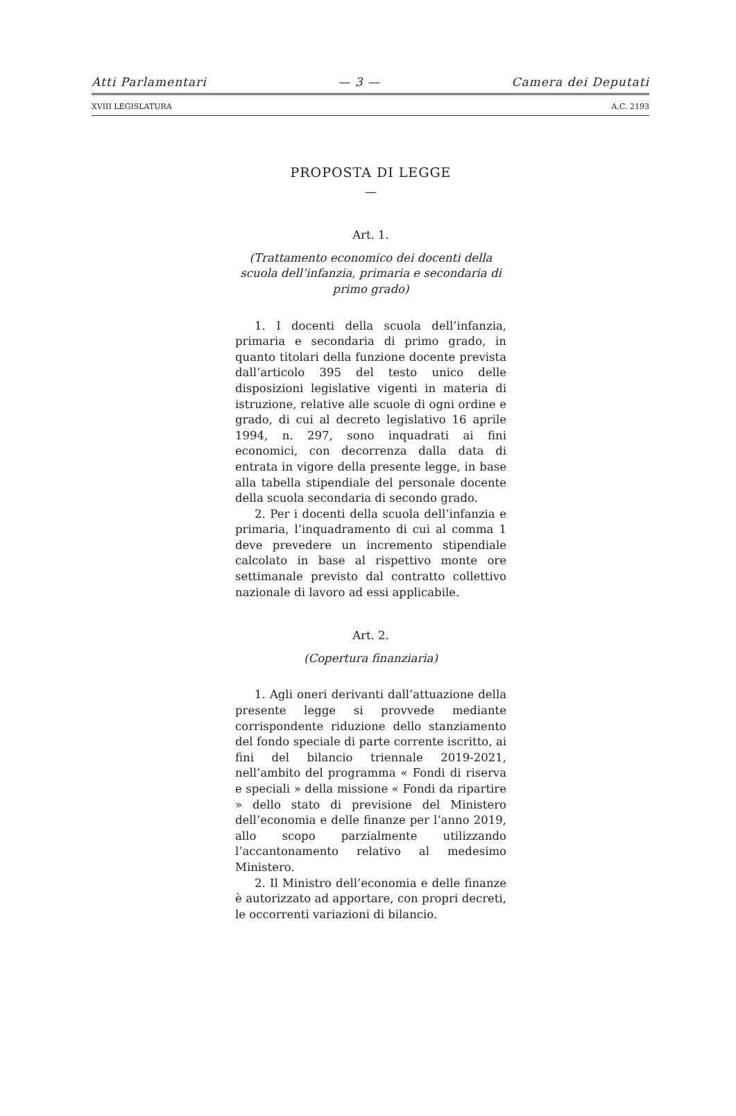Atti Parlamentari — 3 — Camera dei Deputati
XVIII LEGISLATURA A.C. 2193
PROPOSTA DI LEGGE
—
Art. 1.
(Trattamento economico dei docenti della scuola dell’infanzia, primaria e secondaria di primo grado)
1. I docenti della scuola dell’infanzia, primaria e secondaria di primo grado, in quanto titolari della funzione docente prevista dall’articolo 395 del testo unico delle disposizioni legislative vigenti in materia di istruzione, relative alle scuole di ogni ordine e grado, di cui al decreto legislativo 16 aprile 1994, n. 297, sono inquadrati ai fini economici, con decorrenza dalla data di entrata in vigore della presente legge, in base alla tabella stipendiale del personale docente della scuola secondaria di secondo grado.
2. Per i docenti della scuola dell’infanzia e primaria, l’inquadramento di cui al comma 1 deve prevedere un incremento stipendiale calcolato in base al rispettivo monte ore settimanale previsto dal contratto collettivo nazionale di lavoro ad essi applicabile.
Art. 2.
(Copertura finanziaria)
1. Agli oneri derivanti dall’attuazione della presente legge si provvede mediante corrispondente riduzione dello stanziamento del fondo speciale di parte corrente iscritto, ai fini del bilancio triennale 2019-2021, nell’ambito del programma « Fondi di riserva e speciali » della missione « Fondi da ripartire » dello stato di previsione del Ministero dell’economia e delle finanze per l’anno 2019, allo scopo parzialmente utilizzando l’accantonamento relativo al medesimo Ministero.
2. Il Ministro dell’economia e delle finanze è autorizzato ad apportare, con propri decreti, le occorrenti variazioni di bilancio.